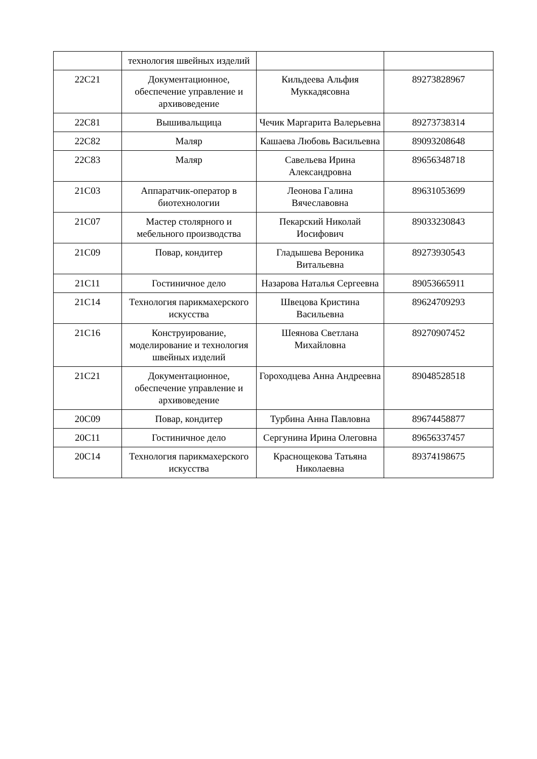| | технология швейных изделий | | |
| 22С21 | Документационное, обеспечение управление и архивоведение | Кильдеева Альфия Муккадясовна | 89273828967 |
| 22С81 | Вышивальщица | Чечик Маргарита Валерьевна | 89273738314 |
| 22С82 | Маляр | Кашаева Любовь Васильевна | 89093208648 |
| 22С83 | Маляр | Савельева Ирина Александровна | 89656348718 |
| 21С03 | Аппаратчик-оператор в биотехнологии | Леонова Галина Вячеславовна | 89631053699 |
| 21С07 | Мастер столярного и мебельного производства | Пекарский Николай Иосифович | 89033230843 |
| 21С09 | Повар, кондитер | Гладышева Вероника Витальевна | 89273930543 |
| 21С11 | Гостиничное дело | Назарова Наталья Сергеевна | 89053665911 |
| 21С14 | Технология парикмахерского искусства | Швецова Кристина Васильевна | 89624709293 |
| 21С16 | Конструирование, моделирование и технология швейных изделий | Шеянова Светлана Михайловна | 89270907452 |
| 21С21 | Документационное, обеспечение управление и архивоведение | Гороходцева Анна Андреевна | 89048528518 |
| 20С09 | Повар, кондитер | Турбина Анна Павловна | 89674458877 |
| 20С11 | Гостиничное дело | Сергунина Ирина Олеговна | 89656337457 |
| 20С14 | Технология парикмахерского искусства | Краснощекова Татьяна Николаевна | 89374198675 |